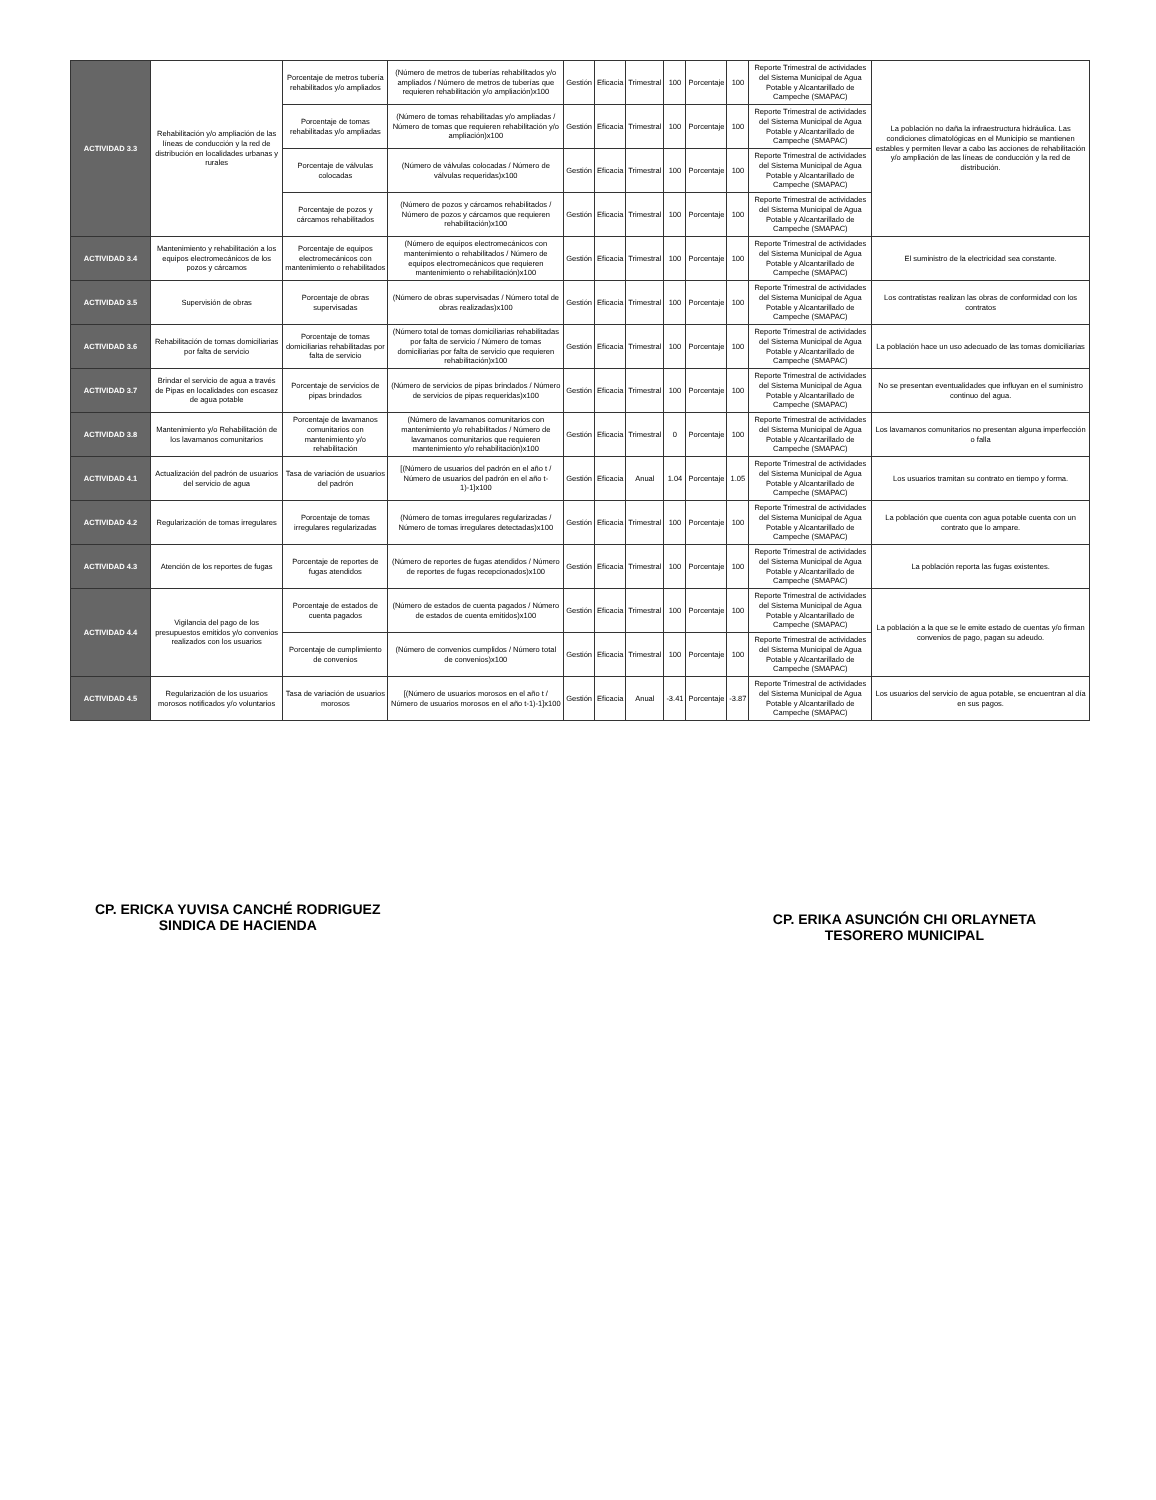| ACTIVIDAD 3.3 | Rehabilitación y/o ampliación de las líneas de conducción y la red de distribución en localidades urbanas y rurales | Porcentaje de metros tubería rehabilitados y/o ampliados | (Número de metros de tuberías rehabilitados y/o ampliados / Número de metros de tuberías que requieren rehabilitación y/o ampliación)x100 | Gestión | Eficacia | Trimestral | 100 | Porcentaje | 100 | Reporte Trimestral de actividades del Sistema Municipal de Agua Potable y Alcantarillado de Campeche (SMAPAC) | La población no daña la infraestructura hidráulica. Las condiciones climatológicas en el Municipio se mantienen estables y permiten llevar a cabo las acciones de rehabilitación y/o ampliación de las líneas de conducción y la red de distribución. |
| | | Porcentaje de tomas rehabilitadas y/o ampliadas | (Número de tomas rehabilitadas y/o ampliadas / Número de tomas que requieren rehabilitación y/o ampliación)x100 | Gestión | Eficacia | Trimestral | 100 | Porcentaje | 100 | Reporte Trimestral de actividades del Sistema Municipal de Agua Potable y Alcantarillado de Campeche (SMAPAC) | |
| | | Porcentaje de válvulas colocadas | (Número de válvulas colocadas / Número de válvulas requeridas)x100 | Gestión | Eficacia | Trimestral | 100 | Porcentaje | 100 | Reporte Trimestral de actividades del Sistema Municipal de Agua Potable y Alcantarillado de Campeche (SMAPAC) | |
| | | Porcentaje de pozos y cárcamos rehabilitados | (Número de pozos y cárcamos rehabilitados / Número de pozos y cárcamos que requieren rehabilitación)x100 | Gestión | Eficacia | Trimestral | 100 | Porcentaje | 100 | Reporte Trimestral de actividades del Sistema Municipal de Agua Potable y Alcantarillado de Campeche (SMAPAC) | |
| ACTIVIDAD 3.4 | Mantenimiento y rehabilitación a los equipos electromecánicos de los pozos y cárcamos | Porcentaje de equipos electromecánicos con mantenimiento o rehabilitados | (Número de equipos electromecánicos con mantenimiento o rehabilitados / Número de equipos electromecánicos que requieren mantenimiento o rehabilitación)x100 | Gestión | Eficacia | Trimestral | 100 | Porcentaje | 100 | Reporte Trimestral de actividades del Sistema Municipal de Agua Potable y Alcantarillado de Campeche (SMAPAC) | El suministro de la electricidad sea constante. |
| ACTIVIDAD 3.5 | Supervisión de obras | Porcentaje de obras supervisadas | (Número de obras supervisadas / Número total de obras realizadas)x100 | Gestión | Eficacia | Trimestral | 100 | Porcentaje | 100 | Reporte Trimestral de actividades del Sistema Municipal de Agua Potable y Alcantarillado de Campeche (SMAPAC) | Los contratistas realizan las obras de conformidad con los contratos |
| ACTIVIDAD 3.6 | Rehabilitación de tomas domiciliarias por falta de servicio | Porcentaje de tomas domiciliarias rehabilitadas por falta de servicio | (Número total de tomas domiciliarias rehabilitadas por falta de servicio / Número de tomas domiciliarias por falta de servicio que requieren rehabilitación)x100 | Gestión | Eficacia | Trimestral | 100 | Porcentaje | 100 | Reporte Trimestral de actividades del Sistema Municipal de Agua Potable y Alcantarillado de Campeche (SMAPAC) | La población hace un uso adecuado de las tomas domiciliarias |
| ACTIVIDAD 3.7 | Brindar el servicio de agua a través de Pipas en localidades con escasez de agua potable | Porcentaje de servicios de pipas brindados | (Número de servicios de pipas brindados / Número de servicios de pipas requeridas)x100 | Gestión | Eficacia | Trimestral | 100 | Porcentaje | 100 | Reporte Trimestral de actividades del Sistema Municipal de Agua Potable y Alcantarillado de Campeche (SMAPAC) | No se presentan eventualidades que influyan en el suministro continuo del agua. |
| ACTIVIDAD 3.8 | Mantenimiento y/o Rehabilitación de los lavamanos comunitarios | Porcentaje de lavamanos comunitarios con mantenimiento y/o rehabilitación | (Número de lavamanos comunitarios con mantenimiento y/o rehabilitados / Número de lavamanos comunitarios que requieren mantenimiento y/o rehabilitación)x100 | Gestión | Eficacia | Trimestral | 0 | Porcentaje | 100 | Reporte Trimestral de actividades del Sistema Municipal de Agua Potable y Alcantarillado de Campeche (SMAPAC) | Los lavamanos comunitarios no presentan alguna imperfección o falla |
| ACTIVIDAD 4.1 | Actualización del padrón de usuarios del servicio de agua | Tasa de variación de usuarios del padrón | [(Número de usuarios del padrón en el año t / Número de usuarios del padrón en el año t-1)-1]x100 | Gestión | Eficacia | Anual | 1.04 | Porcentaje | 1.05 | Reporte Trimestral de actividades del Sistema Municipal de Agua Potable y Alcantarillado de Campeche (SMAPAC) | Los usuarios tramitan su contrato en tiempo y forma. |
| ACTIVIDAD 4.2 | Regularización de tomas irregulares | Porcentaje de tomas irregulares regularizadas | (Número de tomas irregulares regularizadas / Número de tomas irregulares detectadas)x100 | Gestión | Eficacia | Trimestral | 100 | Porcentaje | 100 | Reporte Trimestral de actividades del Sistema Municipal de Agua Potable y Alcantarillado de Campeche (SMAPAC) | La población que cuenta con agua potable cuenta con un contrato que lo ampare. |
| ACTIVIDAD 4.3 | Atención de los reportes de fugas | Porcentaje de reportes de fugas atendidos | (Número de reportes de fugas atendidos / Número de reportes de fugas recepcionados)x100 | Gestión | Eficacia | Trimestral | 100 | Porcentaje | 100 | Reporte Trimestral de actividades del Sistema Municipal de Agua Potable y Alcantarillado de Campeche (SMAPAC) | La población reporta las fugas existentes. |
| ACTIVIDAD 4.4 | Vigilancia del pago de los presupuestos emitidos y/o convenios realizados con los usuarios | Porcentaje de estados de cuenta pagados | (Número de estados de cuenta pagados / Número de estados de cuenta emitidos)x100 | Gestión | Eficacia | Trimestral | 100 | Porcentaje | 100 | Reporte Trimestral de actividades del Sistema Municipal de Agua Potable y Alcantarillado de Campeche (SMAPAC) | La población a la que se le emite estado de cuentas y/o firman convenios de pago, pagan su adeudo. |
| | | Porcentaje de cumplimiento de convenios | (Número de convenios cumplidos / Número total de convenios)x100 | Gestión | Eficacia | Trimestral | 100 | Porcentaje | 100 | Reporte Trimestral de actividades del Sistema Municipal de Agua Potable y Alcantarillado de Campeche (SMAPAC) | |
| ACTIVIDAD 4.5 | Regularización de los usuarios morosos notificados y/o voluntarios | Tasa de variación de usuarios morosos | [(Número de usuarios morosos en el año t / Número de usuarios morosos en el año t-1)-1]x100 | Gestión | Eficacia | Anual | -3.41 | Porcentaje | -3.87 | Reporte Trimestral de actividades del Sistema Municipal de Agua Potable y Alcantarillado de Campeche (SMAPAC) | Los usuarios del servicio de agua potable, se encuentran al día en sus pagos. |
CP. ERICKA YUVISA CANCHÉ RODRIGUEZ
SINDICA DE HACIENDA
CP. ERIKA ASUNCIÓN CHI ORLAYNETA
TESORERO MUNICIPAL